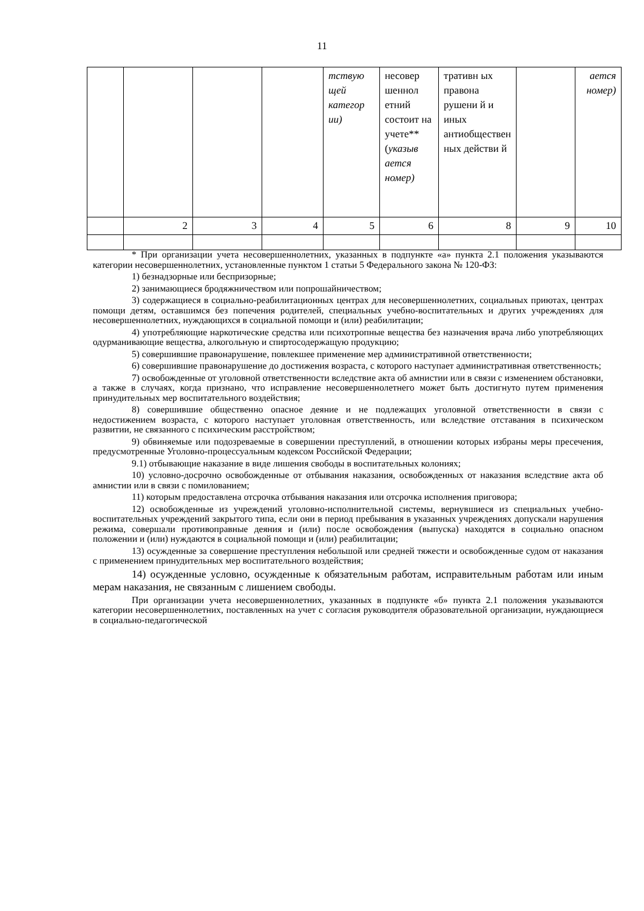11
| | | | | тствую щей категор ии) | несовер шеннол етний состоит на учете** ( указыв ается номер) | тративн ых правона рушени й и иных антиобществен ных действи й | | ается номер) |
| | 2 | 3 | 4 | 5 | 6 | 8 | 9 | 10 |
* При организации учета несовершеннолетних, указанных в подпункте «а» пункта 2.1 положения указываются категории несовершеннолетних, установленные пунктом 1 статьи 5 Федерального закона № 120-ФЗ:
1) безнадзорные или беспризорные;
2) занимающиеся бродяжничеством или попрошайничеством;
3) содержащиеся в социально-реабилитационных центрах для несовершеннолетних, социальных приютах, центрах помощи детям, оставшимся без попечения родителей, специальных учебно-воспитательных и других учреждениях для несовершеннолетних, нуждающихся в социальной помощи и (или) реабилитации;
4) употребляющие наркотические средства или психотропные вещества без назначения врача либо употребляющих одурманивающие вещества, алкогольную и спиртосодержащую продукцию;
5) совершившие правонарушение, повлекшее применение мер административной ответственности;
6) совершившие правонарушение до достижения возраста, с которого наступает административная ответственность;
7) освобожденные от уголовной ответственности вследствие акта об амнистии или в связи с изменением обстановки, а также в случаях, когда признано, что исправление несовершеннолетнего может быть достигнуто путем применения принудительных мер воспитательного воздействия;
8) совершившие общественно опасное деяние и не подлежащих уголовной ответственности в связи с недостижением возраста, с которого наступает уголовная ответственность, или вследствие отставания в психическом развитии, не связанного с психическим расстройством;
9) обвиняемые или подозреваемые в совершении преступлений, в отношении которых избраны меры пресечения, предусмотренные Уголовно-процессуальным кодексом Российской Федерации;
9.1) отбывающие наказание в виде лишения свободы в воспитательных колониях;
10) условно-досрочно освобожденные от отбывания наказания, освобожденных от наказания вследствие акта об амнистии или в связи с помилованием;
11) которым предоставлена отсрочка отбывания наказания или отсрочка исполнения приговора;
12) освобожденные из учреждений уголовно-исполнительной системы, вернувшиеся из специальных учебно-воспитательных учреждений закрытого типа, если они в период пребывания в указанных учреждениях допускали нарушения режима, совершали противоправные деяния и (или) после освобождения (выпуска) находятся в социально опасном положении и (или) нуждаются в социальной помощи и (или) реабилитации;
13) осужденные за совершение преступления небольшой или средней тяжести и освобожденные судом от наказания с применением принудительных мер воспитательного воздействия;
14) осужденные условно, осужденные к обязательным работам, исправительным работам или иным мерам наказания, не связанным с лишением свободы.
При организации учета несовершеннолетних, указанных в подпункте «б» пункта 2.1 положения указываются категории несовершеннолетних, поставленных на учет с согласия руководителя образовательной организации, нуждающиеся в социально-педагогической